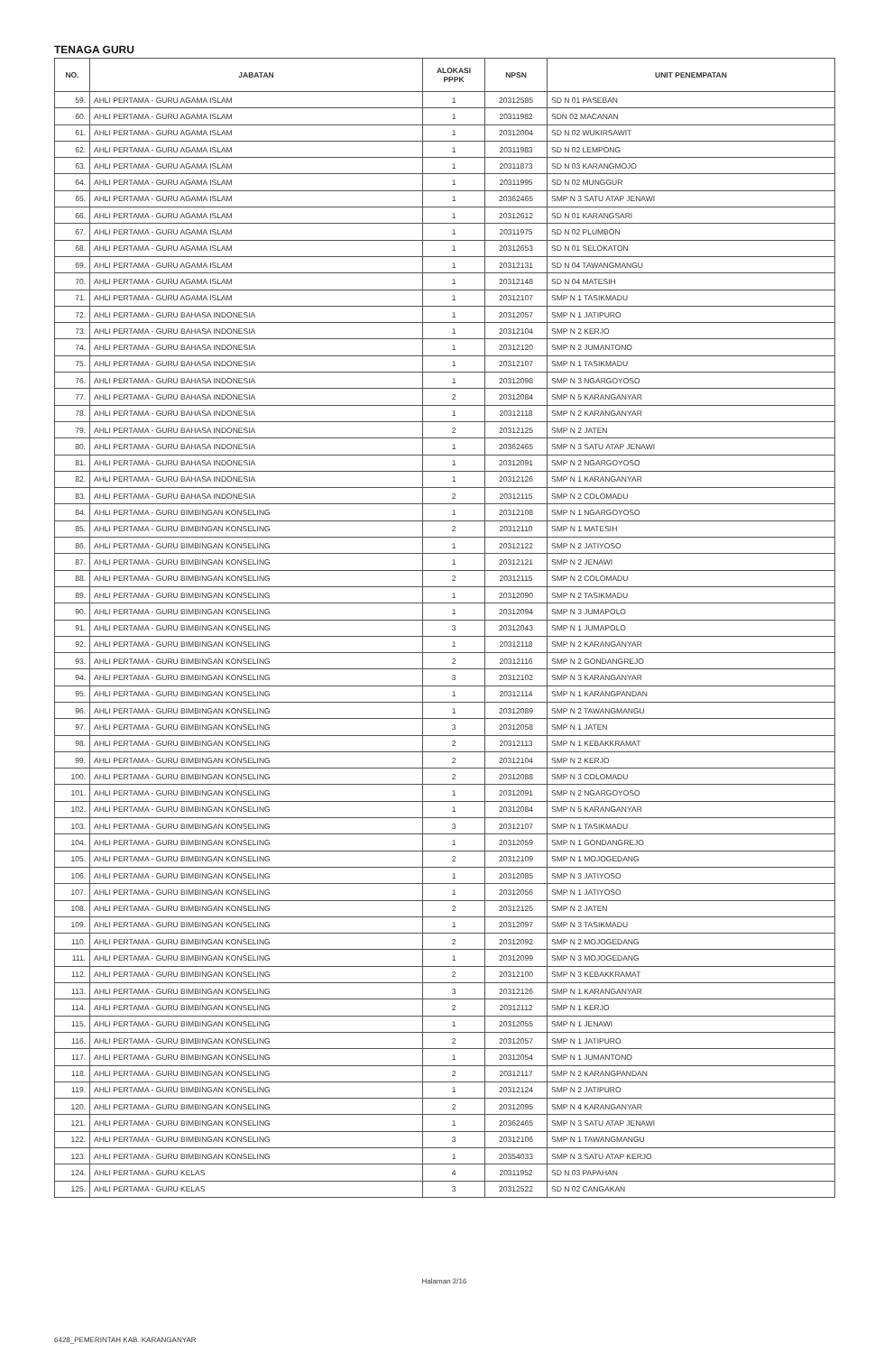TENAGA GURU
| NO. | JABATAN | ALOKASI PPPK | NPSN | UNIT PENEMPATAN |
| --- | --- | --- | --- | --- |
| 59. | AHLI PERTAMA - GURU AGAMA ISLAM | 1 | 20312585 | SD N 01 PASEBAN |
| 60. | AHLI PERTAMA - GURU AGAMA ISLAM | 1 | 20311982 | SDN 02 MACANAN |
| 61. | AHLI PERTAMA - GURU AGAMA ISLAM | 1 | 20312004 | SD N 02 WUKIRSAWIT |
| 62. | AHLI PERTAMA - GURU AGAMA ISLAM | 1 | 20311983 | SD N 02 LEMPONG |
| 63. | AHLI PERTAMA - GURU AGAMA ISLAM | 1 | 20311873 | SD N 03 KARANGMOJO |
| 64. | AHLI PERTAMA - GURU AGAMA ISLAM | 1 | 20311995 | SD N 02 MUNGGUR |
| 65. | AHLI PERTAMA - GURU AGAMA ISLAM | 1 | 20362465 | SMP N 3 SATU ATAP JENAWI |
| 66. | AHLI PERTAMA - GURU AGAMA ISLAM | 1 | 20312612 | SD N 01 KARANGSARI |
| 67. | AHLI PERTAMA - GURU AGAMA ISLAM | 1 | 20311975 | SD N 02 PLUMBON |
| 68. | AHLI PERTAMA - GURU AGAMA ISLAM | 1 | 20312653 | SD N 01 SELOKATON |
| 69. | AHLI PERTAMA - GURU AGAMA ISLAM | 1 | 20312131 | SD N 04 TAWANGMANGU |
| 70. | AHLI PERTAMA - GURU AGAMA ISLAM | 1 | 20312148 | SD N 04 MATESIH |
| 71. | AHLI PERTAMA - GURU AGAMA ISLAM | 1 | 20312107 | SMP N 1 TASIKMADU |
| 72. | AHLI PERTAMA - GURU BAHASA INDONESIA | 1 | 20312057 | SMP N 1 JATIPURO |
| 73. | AHLI PERTAMA - GURU BAHASA INDONESIA | 1 | 20312104 | SMP N 2 KERJO |
| 74. | AHLI PERTAMA - GURU BAHASA INDONESIA | 1 | 20312120 | SMP N 2 JUMANTONO |
| 75. | AHLI PERTAMA - GURU BAHASA INDONESIA | 1 | 20312107 | SMP N 1 TASIKMADU |
| 76. | AHLI PERTAMA - GURU BAHASA INDONESIA | 1 | 20312098 | SMP N 3 NGARGOYOSO |
| 77. | AHLI PERTAMA - GURU BAHASA INDONESIA | 2 | 20312084 | SMP N 5 KARANGANYAR |
| 78. | AHLI PERTAMA - GURU BAHASA INDONESIA | 1 | 20312118 | SMP N 2 KARANGANYAR |
| 79. | AHLI PERTAMA - GURU BAHASA INDONESIA | 2 | 20312125 | SMP N 2 JATEN |
| 80. | AHLI PERTAMA - GURU BAHASA INDONESIA | 1 | 20362465 | SMP N 3 SATU ATAP JENAWI |
| 81. | AHLI PERTAMA - GURU BAHASA INDONESIA | 1 | 20312091 | SMP N 2 NGARGOYOSO |
| 82. | AHLI PERTAMA - GURU BAHASA INDONESIA | 1 | 20312126 | SMP N 1 KARANGANYAR |
| 83. | AHLI PERTAMA - GURU BAHASA INDONESIA | 2 | 20312115 | SMP N 2 COLOMADU |
| 84. | AHLI PERTAMA - GURU BIMBINGAN KONSELING | 1 | 20312108 | SMP N 1 NGARGOYOSO |
| 85. | AHLI PERTAMA - GURU BIMBINGAN KONSELING | 2 | 20312110 | SMP N 1 MATESIH |
| 86. | AHLI PERTAMA - GURU BIMBINGAN KONSELING | 1 | 20312122 | SMP N 2 JATIYOSO |
| 87. | AHLI PERTAMA - GURU BIMBINGAN KONSELING | 1 | 20312121 | SMP N 2 JENAWI |
| 88. | AHLI PERTAMA - GURU BIMBINGAN KONSELING | 2 | 20312115 | SMP N 2 COLOMADU |
| 89. | AHLI PERTAMA - GURU BIMBINGAN KONSELING | 1 | 20312090 | SMP N 2 TASIKMADU |
| 90. | AHLI PERTAMA - GURU BIMBINGAN KONSELING | 1 | 20312094 | SMP N 3 JUMAPOLO |
| 91. | AHLI PERTAMA - GURU BIMBINGAN KONSELING | 3 | 20312043 | SMP N 1 JUMAPOLO |
| 92. | AHLI PERTAMA - GURU BIMBINGAN KONSELING | 1 | 20312118 | SMP N 2 KARANGANYAR |
| 93. | AHLI PERTAMA - GURU BIMBINGAN KONSELING | 2 | 20312116 | SMP N 2 GONDANGREJO |
| 94. | AHLI PERTAMA - GURU BIMBINGAN KONSELING | 3 | 20312102 | SMP N 3 KARANGANYAR |
| 95. | AHLI PERTAMA - GURU BIMBINGAN KONSELING | 1 | 20312114 | SMP N 1 KARANGPANDAN |
| 96. | AHLI PERTAMA - GURU BIMBINGAN KONSELING | 1 | 20312089 | SMP N 2 TAWANGMANGU |
| 97. | AHLI PERTAMA - GURU BIMBINGAN KONSELING | 3 | 20312058 | SMP N 1 JATEN |
| 98. | AHLI PERTAMA - GURU BIMBINGAN KONSELING | 2 | 20312113 | SMP N 1 KEBAKKRAMAT |
| 99. | AHLI PERTAMA - GURU BIMBINGAN KONSELING | 2 | 20312104 | SMP N 2 KERJO |
| 100. | AHLI PERTAMA - GURU BIMBINGAN KONSELING | 2 | 20312088 | SMP N 3 COLOMADU |
| 101. | AHLI PERTAMA - GURU BIMBINGAN KONSELING | 1 | 20312091 | SMP N 2 NGARGOYOSO |
| 102. | AHLI PERTAMA - GURU BIMBINGAN KONSELING | 1 | 20312084 | SMP N 5 KARANGANYAR |
| 103. | AHLI PERTAMA - GURU BIMBINGAN KONSELING | 3 | 20312107 | SMP N 1 TASIKMADU |
| 104. | AHLI PERTAMA - GURU BIMBINGAN KONSELING | 1 | 20312059 | SMP N 1 GONDANGREJO |
| 105. | AHLI PERTAMA - GURU BIMBINGAN KONSELING | 2 | 20312109 | SMP N 1 MOJOGEDANG |
| 106. | AHLI PERTAMA - GURU BIMBINGAN KONSELING | 1 | 20312085 | SMP N 3 JATIYOSO |
| 107. | AHLI PERTAMA - GURU BIMBINGAN KONSELING | 1 | 20312056 | SMP N 1 JATIYOSO |
| 108. | AHLI PERTAMA - GURU BIMBINGAN KONSELING | 2 | 20312125 | SMP N 2 JATEN |
| 109. | AHLI PERTAMA - GURU BIMBINGAN KONSELING | 1 | 20312097 | SMP N 3 TASIKMADU |
| 110. | AHLI PERTAMA - GURU BIMBINGAN KONSELING | 2 | 20312092 | SMP N 2 MOJOGEDANG |
| 111. | AHLI PERTAMA - GURU BIMBINGAN KONSELING | 1 | 20312099 | SMP N 3 MOJOGEDANG |
| 112. | AHLI PERTAMA - GURU BIMBINGAN KONSELING | 2 | 20312100 | SMP N 3 KEBAKKRAMAT |
| 113. | AHLI PERTAMA - GURU BIMBINGAN KONSELING | 3 | 20312126 | SMP N 1 KARANGANYAR |
| 114. | AHLI PERTAMA - GURU BIMBINGAN KONSELING | 2 | 20312112 | SMP N 1 KERJO |
| 115. | AHLI PERTAMA - GURU BIMBINGAN KONSELING | 1 | 20312055 | SMP N 1 JENAWI |
| 116. | AHLI PERTAMA - GURU BIMBINGAN KONSELING | 2 | 20312057 | SMP N 1 JATIPURO |
| 117. | AHLI PERTAMA - GURU BIMBINGAN KONSELING | 1 | 20312054 | SMP N 1 JUMANTONO |
| 118. | AHLI PERTAMA - GURU BIMBINGAN KONSELING | 2 | 20312117 | SMP N 2 KARANGPANDAN |
| 119. | AHLI PERTAMA - GURU BIMBINGAN KONSELING | 1 | 20312124 | SMP N 2 JATIPURO |
| 120. | AHLI PERTAMA - GURU BIMBINGAN KONSELING | 2 | 20312095 | SMP N 4 KARANGANYAR |
| 121. | AHLI PERTAMA - GURU BIMBINGAN KONSELING | 1 | 20362465 | SMP N 3 SATU ATAP JENAWI |
| 122. | AHLI PERTAMA - GURU BIMBINGAN KONSELING | 3 | 20312106 | SMP N 1 TAWANGMANGU |
| 123. | AHLI PERTAMA - GURU BIMBINGAN KONSELING | 1 | 20354033 | SMP N 3 SATU ATAP KERJO |
| 124. | AHLI PERTAMA - GURU KELAS | 4 | 20311952 | SD N 03 PAPAHAN |
| 125. | AHLI PERTAMA - GURU KELAS | 3 | 20312522 | SD N 02 CANGAKAN |
Halaman 2/16
6428_PEMERINTAH KAB. KARANGANYAR